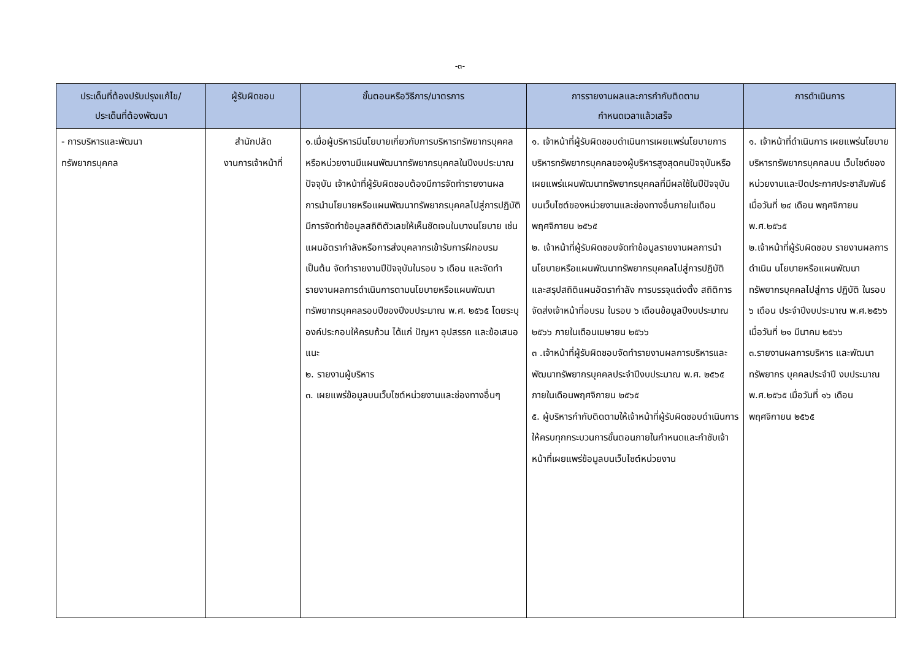-๓-
| ประเด็นที่ต้องปรับปรุงแก้ไข/ ประเด็นที่ต้องพัฒนา | ผู้รับผิดชอบ | ขั้นตอนหรือวิธีการ/มาตรการ | การรายงานผลและการกำกับติดตาม กำหนดเวลาแล้วเสร็จ | การดำเนินการ |
| --- | --- | --- | --- | --- |
| - การบริหารและพัฒนา ทรัพยากรบุคคล | สำนักปลัด งานการเจ้าหน้าที่ | ๑.เมื่อผู้บริหารมีนโยบายเกี่ยวกับการบริหารทรัพยากรบุคคล หรือหน่วยงานมีแผนพัฒนาทรัพยากรบุคคลในปีงบประมาณปัจจุบัน เจ้าหน้าที่ผู้รับผิดชอบต้องมีการจัดทำรายงานผลการนำนโยบายหรือแผนพัฒนาทรัพยากรบุคคลไปสู่การปฏิบัติ มีการจัดทำข้อมูลสถิติตัวเลขให้เห็นชัดเจนในบางนโยบาย เช่น แผนอัตรากำลังหรือการส่งบุคลากรเข้ารับการฝึกอบรม เป็นต้น จัดทำรายงานปีปัจจุบันในรอบ ๖ เดือน และจัดทำรายงานผลการดำเนินการตามนโยบายหรือแผนพัฒนาทรัพยากรบุคคลรอบปีของปีงบประมาณ พ.ศ. ๒๕๖๕ โดยระบุองค์ประกอบให้ครบถ้วน ได้แก่ ปัญหา อุปสรรค และข้อเสนอแนะ ๒. รายงานผู้บริหาร ๓. เผยแพร่ข้อมูลบนเว็บไซต์หน่วยงานและช่องทางอื่นๆ | ๑. เจ้าหน้าที่ผู้รับผิดชอบดำเนินการเผยแพร่นโยบายการบริหารทรัพยากรบุคคลของผู้บริหารสูงสุดคนปัจจุบันหรือเผยแพร่แผนพัฒนาทรัพยากรบุคคลที่มีผลใช้ในปีปัจจุบัน บนเว็บไซต์ของหน่วยงานและช่องทางอื่นภายในเดือนพฤศจิกายน ๒๕๖๕ ๒. เจ้าหน้าที่ผู้รับผิดชอบจัดทำข้อมูลรายงานผลการนำนโยบายหรือแผนพัฒนาทรัพยากรบุคคลไปสู่การปฏิบัติ และสรุปสถิติแผนอัตรากำลัง การบรรจุแต่งตั้ง สถิติการจัดส่งเจ้าหน้าที่อบรม ในรอบ ๖ เดือนข้อมูลปีงบประมาณ ๒๕๖๖ ภายในเดือนเมษายน ๒๕๖๖ ๓ .เจ้าหน้าที่ผู้รับผิดชอบจัดทำรายงานผลการบริหารและพัฒนาทรัพยากรบุคคลประจำปีงบประมาณ พ.ศ. ๒๕๖๕ ภายในเดือนพฤศจิกายน ๒๕๖๕ ๕. ผู้บริหารกำกับติดตามให้เจ้าหน้าที่ผู้รับผิดชอบดำเนินการให้ครบทุกกระบวนการขั้นตอนภายในกำหนดและกำชับเจ้าหน้าที่เผยแพร่ข้อมูลบนเว็บไซต์หน่วยงาน | ๑. เจ้าหน้าที่ดำเนินการ เผยแพร่นโยบายบริหารทรัพยากรบุคคลบน เว็บไซต์ของหน่วยงานและปิดประกาศประชาสัมพันธ์ เมื่อวันที่ ๒๔ เดือน พฤศจิกายน พ.ศ.๒๕๖๕ ๒.เจ้าหน้าที่ผู้รับผิดชอบ รายงานผลการดำเนิน นโยบายหรือแผนพัฒนา ทรัพยากรบุคคลไปสู่การ ปฏิบัติ ในรอบ ๖ เดือน ประจำปีงบประมาณ พ.ศ.๒๕๖๖ เมื่อวันที่ ๒๑ มีนาคม ๒๕๖๖ ๓.รายงานผลการบริหาร และพัฒนาทรัพยากร บุคคลประจำปี งบประมาณ พ.ศ.๒๕๖๕ เมื่อวันที่ ๑๖ เดือน พฤศจิกายน ๒๕๖๕ |